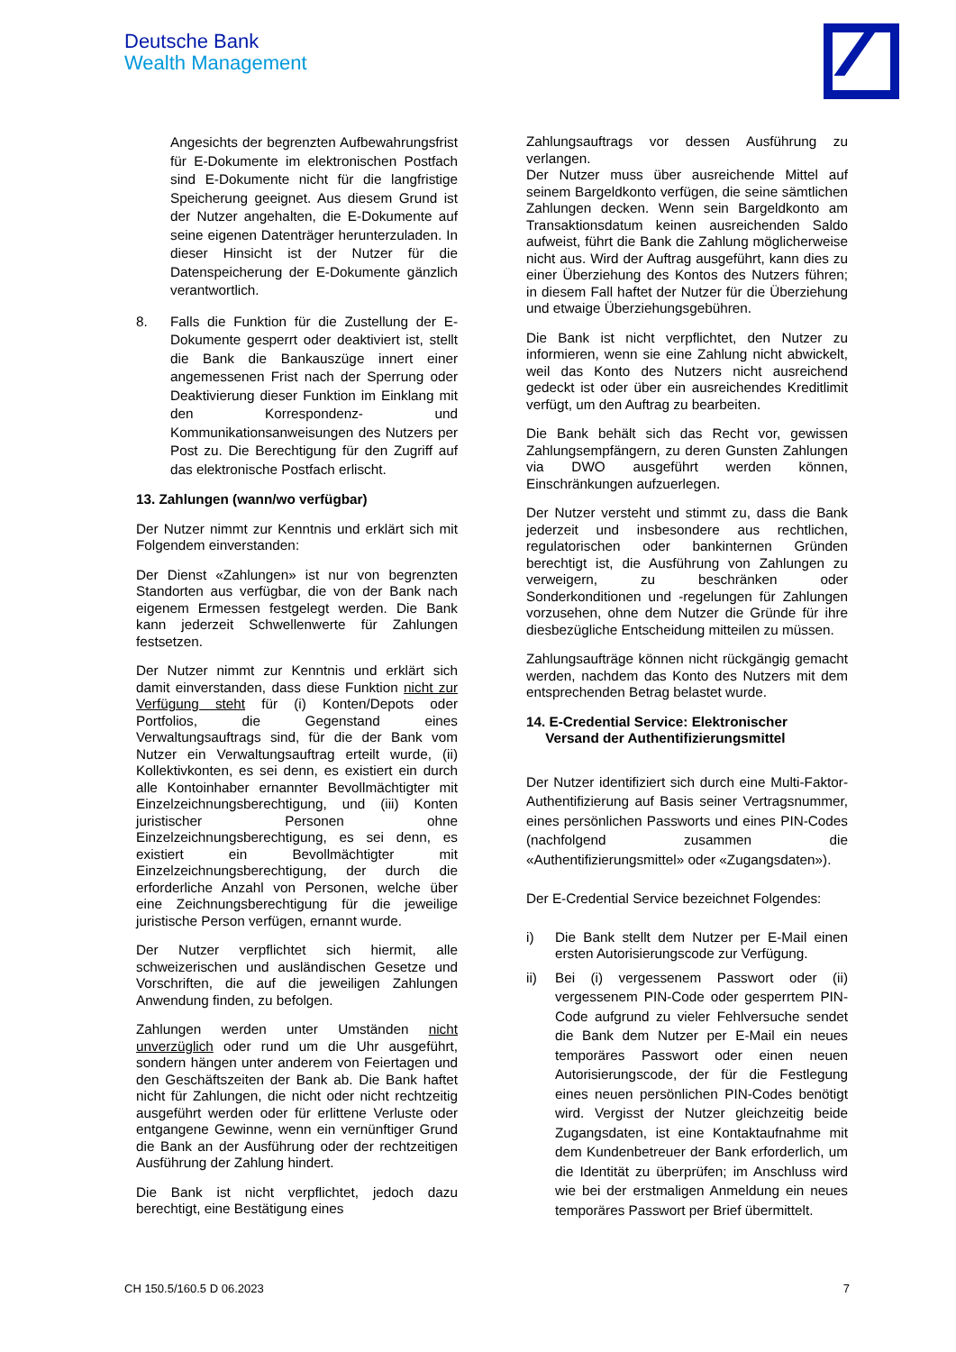Deutsche Bank
Wealth Management
Angesichts der begrenzten Aufbewahrungsfrist für E-Dokumente im elektronischen Postfach sind E-Dokumente nicht für die langfristige Speicherung geeignet. Aus diesem Grund ist der Nutzer angehalten, die E-Dokumente auf seine eigenen Datenträger herunterzuladen. In dieser Hinsicht ist der Nutzer für die Datenspeicherung der E-Dokumente gänzlich verantwortlich.
8. Falls die Funktion für die Zustellung der E-Dokumente gesperrt oder deaktiviert ist, stellt die Bank die Bankauszüge innert einer angemessenen Frist nach der Sperrung oder Deaktivierung dieser Funktion im Einklang mit den Korrespondenz- und Kommunikationsanweisungen des Nutzers per Post zu. Die Berechtigung für den Zugriff auf das elektronische Postfach erlischt.
13. Zahlungen (wann/wo verfügbar)
Der Nutzer nimmt zur Kenntnis und erklärt sich mit Folgendem einverstanden:
Der Dienst «Zahlungen» ist nur von begrenzten Standorten aus verfügbar, die von der Bank nach eigenem Ermessen festgelegt werden. Die Bank kann jederzeit Schwellenwerte für Zahlungen festsetzen.
Der Nutzer nimmt zur Kenntnis und erklärt sich damit einverstanden, dass diese Funktion nicht zur Verfügung steht für (i) Konten/Depots oder Portfolios, die Gegenstand eines Verwaltungsauftrags sind, für die der Bank vom Nutzer ein Verwaltungsauftrag erteilt wurde, (ii) Kollektivkonten, es sei denn, es existiert ein durch alle Kontoinhaber ernannter Bevollmächtigter mit Einzelzeichnungsberechtigung, und (iii) Konten juristischer Personen ohne Einzelzeichnungsberechtigung, es sei denn, es existiert ein Bevollmächtigter mit Einzelzeichnungsberechtigung, der durch die erforderliche Anzahl von Personen, welche über eine Zeichnungsberechtigung für die jeweilige juristische Person verfügen, ernannt wurde.
Der Nutzer verpflichtet sich hiermit, alle schweizerischen und ausländischen Gesetze und Vorschriften, die auf die jeweiligen Zahlungen Anwendung finden, zu befolgen.
Zahlungen werden unter Umständen nicht unverzüglich oder rund um die Uhr ausgeführt, sondern hängen unter anderem von Feiertagen und den Geschäftszeiten der Bank ab. Die Bank haftet nicht für Zahlungen, die nicht oder nicht rechtzeitig ausgeführt werden oder für erlittene Verluste oder entgangene Gewinne, wenn ein vernünftiger Grund die Bank an der Ausführung oder der rechtzeitigen Ausführung der Zahlung hindert.
Die Bank ist nicht verpflichtet, jedoch dazu berechtigt, eine Bestätigung eines
Zahlungsauftrags vor dessen Ausführung zu verlangen.
Der Nutzer muss über ausreichende Mittel auf seinem Bargeldkonto verfügen, die seine sämtlichen Zahlungen decken. Wenn sein Bargeldkonto am Transaktionsdatum keinen ausreichenden Saldo aufweist, führt die Bank die Zahlung möglicherweise nicht aus. Wird der Auftrag ausgeführt, kann dies zu einer Überziehung des Kontos des Nutzers führen; in diesem Fall haftet der Nutzer für die Überziehung und etwaige Überziehungsgebühren.
Die Bank ist nicht verpflichtet, den Nutzer zu informieren, wenn sie eine Zahlung nicht abwickelt, weil das Konto des Nutzers nicht ausreichend gedeckt ist oder über ein ausreichendes Kreditlimit verfügt, um den Auftrag zu bearbeiten.
Die Bank behält sich das Recht vor, gewissen Zahlungsempfängern, zu deren Gunsten Zahlungen via DWO ausgeführt werden können, Einschränkungen aufzuerlegen.
Der Nutzer versteht und stimmt zu, dass die Bank jederzeit und insbesondere aus rechtlichen, regulatorischen oder bankinternen Gründen berechtigt ist, die Ausführung von Zahlungen zu verweigern, zu beschränken oder Sonderkonditionen und -regelungen für Zahlungen vorzusehen, ohne dem Nutzer die Gründe für ihre diesbezügliche Entscheidung mitteilen zu müssen.
Zahlungsaufträge können nicht rückgängig gemacht werden, nachdem das Konto des Nutzers mit dem entsprechenden Betrag belastet wurde.
14. E-Credential Service: Elektronischer
Versand der Authentifizierungsmittel
Der Nutzer identifiziert sich durch eine Multi-Faktor-Authentifizierung auf Basis seiner Vertragsnummer, eines persönlichen Passworts und eines PIN-Codes (nachfolgend zusammen die «Authentifizierungsmittel» oder «Zugangsdaten»).
Der E-Credential Service bezeichnet Folgendes:
i) Die Bank stellt dem Nutzer per E-Mail einen ersten Autorisierungscode zur Verfügung.
ii) Bei (i) vergessenem Passwort oder (ii) vergessenem PIN-Code oder gesperrtem PIN-Code aufgrund zu vieler Fehlversuche sendet die Bank dem Nutzer per E-Mail ein neues temporäres Passwort oder einen neuen Autorisierungscode, der für die Festlegung eines neuen persönlichen PIN-Codes benötigt wird. Vergisst der Nutzer gleichzeitig beide Zugangsdaten, ist eine Kontaktaufnahme mit dem Kundenbetreuer der Bank erforderlich, um die Identität zu überprüfen; im Anschluss wird wie bei der erstmaligen Anmeldung ein neues temporäres Passwort per Brief übermittelt.
CH 150.5/160.5 D 06.2023 7